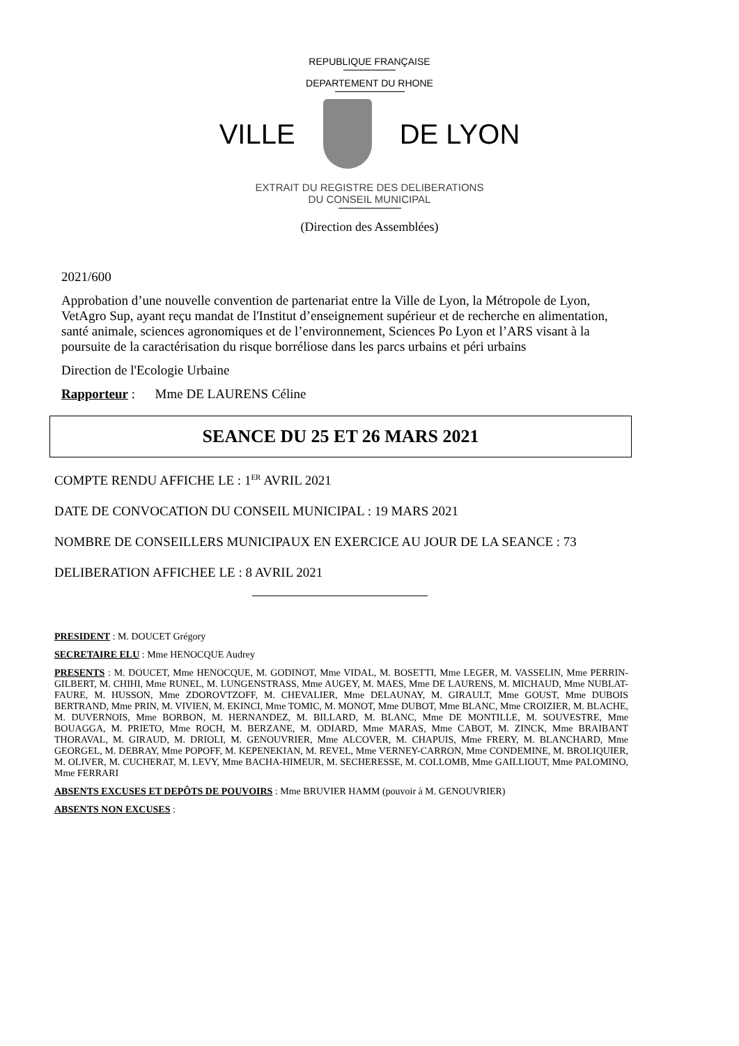REPUBLIQUE FRANÇAISE
DEPARTEMENT DU RHONE
VILLE DE LYON
EXTRAIT DU REGISTRE DES DELIBERATIONS
DU CONSEIL MUNICIPAL
(Direction des Assemblées)
2021/600
Approbation d’une nouvelle convention de partenariat entre la Ville de Lyon, la Métropole de Lyon, VetAgro Sup, ayant reçu mandat de l'Institut d’enseignement supérieur et de recherche en alimentation, santé animale, sciences agronomiques et de l’environnement, Sciences Po Lyon et l’ARS visant à la poursuite de la caractérisation du risque borréliose dans les parcs urbains et péri urbains
Direction de l'Ecologie Urbaine
Rapporteur : Mme DE LAURENS Céline
SEANCE DU 25 ET 26 MARS 2021
COMPTE RENDU AFFICHE LE : 1<sup>ER</sup> AVRIL 2021
DATE DE CONVOCATION DU CONSEIL MUNICIPAL : 19 MARS 2021
NOMBRE DE CONSEILLERS MUNICIPAUX EN EXERCICE AU JOUR DE LA SEANCE : 73
DELIBERATION AFFICHEE LE : 8 AVRIL 2021
PRESIDENT : M. DOUCET Grégory
SECRETAIRE ELU : Mme HENOCQUE Audrey
PRESENTS : M. DOUCET, Mme HENOCQUE, M. GODINOT, Mme VIDAL, M. BOSETTI, Mme LEGER, M. VASSELIN, Mme PERRIN-GILBERT, M. CHIHI, Mme RUNEL, M. LUNGENSTRASS, Mme AUGEY, M. MAES, Mme DE LAURENS, M. MICHAUD, Mme NUBLAT-FAURE, M. HUSSON, Mme ZDOROVTZOFF, M. CHEVALIER, Mme DELAUNAY, M. GIRAULT, Mme GOUST, Mme DUBOIS BERTRAND, Mme PRIN, M. VIVIEN, M. EKINCI, Mme TOMIC, M. MONOT, Mme DUBOT, Mme BLANC, Mme CROIZIER, M. BLACHE, M. DUVERNOIS, Mme BORBON, M. HERNANDEZ, M. BILLARD, M. BLANC, Mme DE MONTILLE, M. SOUVESTRE, Mme BOUAGGA, M. PRIETO, Mme ROCH, M. BERZANE, M. ODIARD, Mme MARAS, Mme CABOT, M. ZINCK, Mme BRAIBANT THORAVAL, M. GIRAUD, M. DRIOLI, M. GENOUVRIER, Mme ALCOVER, M. CHAPUIS, Mme FRERY, M. BLANCHARD, Mme GEORGEL, M. DEBRAY, Mme POPOFF, M. KEPENEKIAN, M. REVEL, Mme VERNEY-CARRON, Mme CONDEMINE, M. BROLIQUIER, M. OLIVER, M. CUCHERAT, M. LEVY, Mme BACHA-HIMEUR, M. SECHERESSE, M. COLLOMB, Mme GAILLIOUT, Mme PALOMINO, Mme FERRARI
ABSENTS EXCUSES ET DEPÔTS DE POUVOIRS : Mme BRUVIER HAMM (pouvoir à M. GENOUVRIER)
ABSENTS NON EXCUSES :